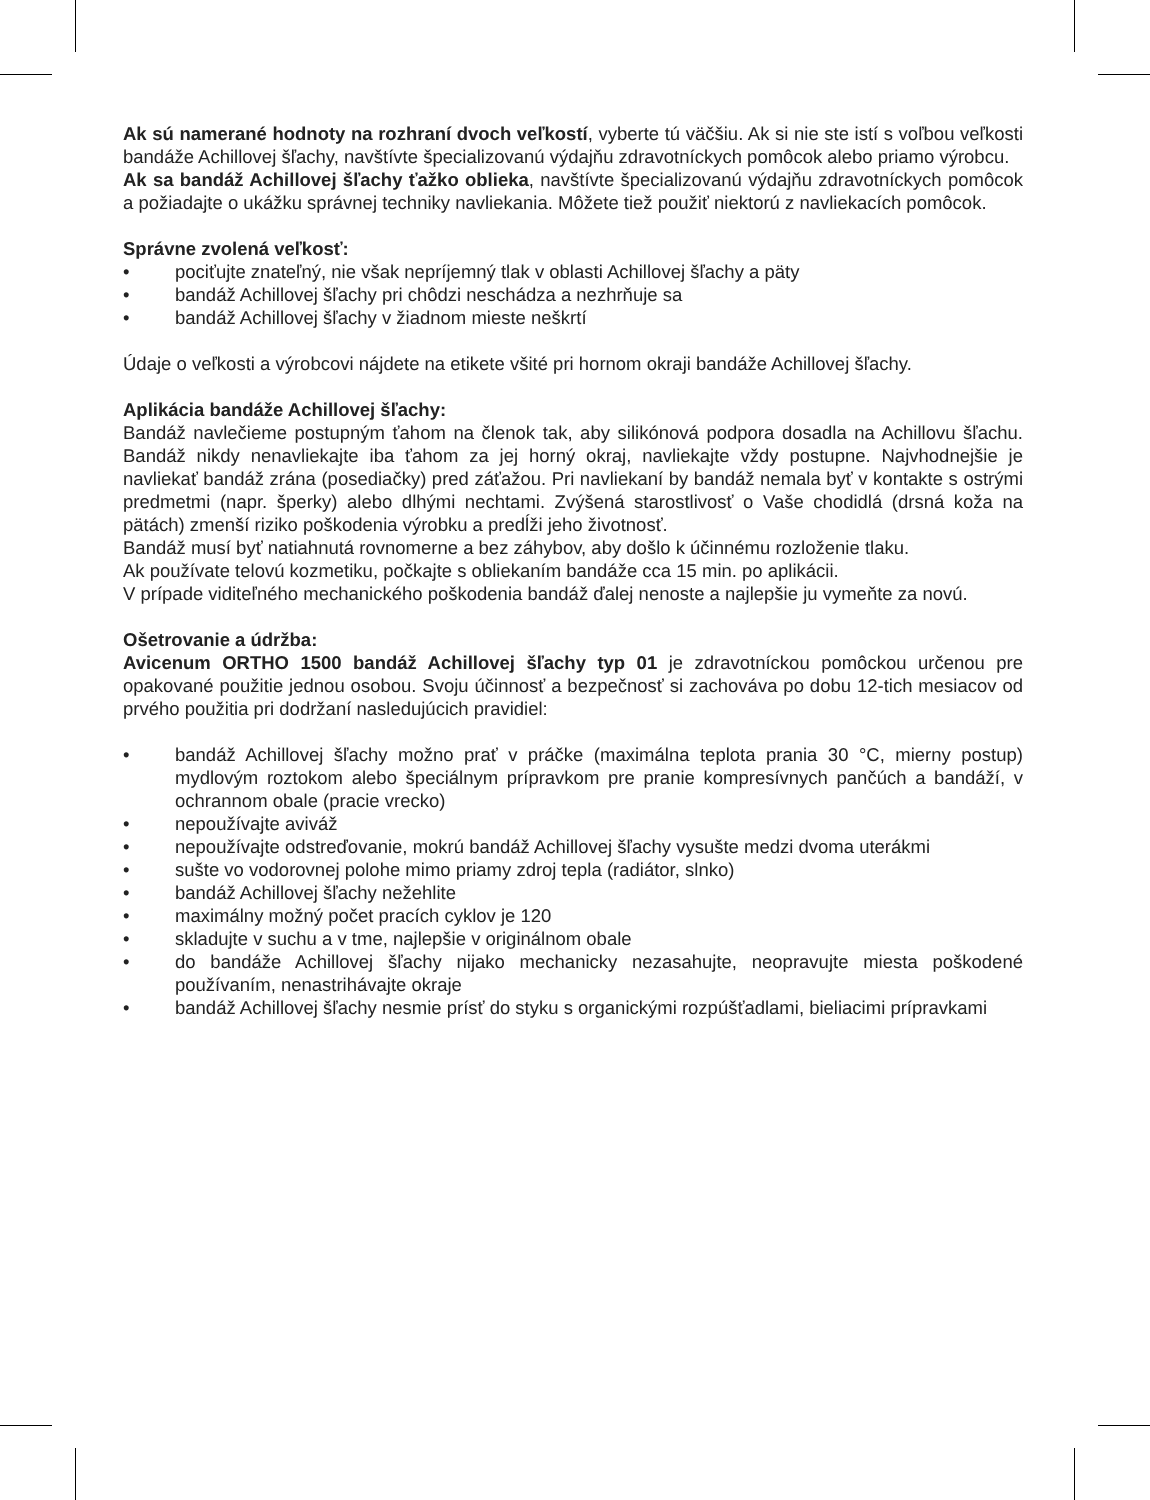Ak sú namerané hodnoty na rozhraní dvoch veľkostí, vyberte tú väčšiu. Ak si nie ste istí s voľbou veľkosti bandáže Achillovej šľachy, navštívte špecializovanú výdajňu zdravotníckych pomôcok alebo priamo výrobcu.
Ak sa bandáž Achillovej šľachy ťažko oblieka, navštívte špecializovanú výdajňu zdravotníckych pomôcok a požiadajte o ukážku správnej techniky navliekania. Môžete tiež použiť niektorú z navliekacích pomôcok.
Správne zvolená veľkosť:
• pociťujte znateľný, nie však nepríjemný tlak v oblasti Achillovej šľachy a päty
• bandáž Achillovej šľachy pri chôdzi neschádza a nezhrňuje sa
• bandáž Achillovej šľachy v žiadnom mieste neškrtí
Údaje o veľkosti a výrobcovi nájdete na etikete všité pri hornom okraji bandáže Achillovej šľachy.
Aplikácia bandáže Achillovej šľachy:
Bandáž navlečieme postupným ťahom na členok tak, aby silikónová podpora dosadla na Achillovu šľachu. Bandáž nikdy nenavliekajte iba ťahom za jej horný okraj, navliekajte vždy postupne. Najvhodnejšie je navliekať bandáž zrána (posediačky) pred záťažou. Pri navliekaní by bandáž nemala byť v kontakte s ostrými predmetmi (napr. šperky) alebo dlhými nechtami. Zvýšená starostlivosť o Vaše chodidlá (drsná koža na pätách) zmenší riziko poškodenia výrobku a predĺži jeho životnosť.
Bandáž musí byť natiahnutá rovnomerne a bez záhybov, aby došlo k účinnému rozloženie tlaku.
Ak používate telovú kozmetiku, počkajte s obliekaním bandáže cca 15 min. po aplikácii.
V prípade viditeľného mechanického poškodenia bandáž ďalej nenoste a najlepšie ju vymeňte za novú.
Ošetrovanie a údržba:
Avicenum ORTHO 1500 bandáž Achillovej šľachy typ 01 je zdravotníckou pomôckou určenou pre opakované použitie jednou osobou. Svoju účinnosť a bezpečnosť si zachováva po dobu 12-tich mesiacov od prvého použitia pri dodržaní nasledujúcich pravidiel:
• bandáž Achillovej šľachy možno prať v práčke (maximálna teplota prania 30 °C, mierny postup) mydlovým roztokom alebo špeciálnym prípravkom pre pranie kompresívnych pančúch a bandáží, v ochrannom obale (pracie vrecko)
• nepoužívajte aviváž
• nepoužívajte odstreďovanie, mokrú bandáž Achillovej šľachy vysušte medzi dvoma uterákmi
• sušte vo vodorovnej polohe mimo priamy zdroj tepla (radiátor, slnko)
• bandáž Achillovej šľachy nežehlite
• maximálny možný počet pracích cyklov je 120
• skladujte v suchu a v tme, najlepšie v originálnom obale
• do bandáže Achillovej šľachy nijako mechanicky nezasahujte, neopravujte miesta poškodené používaním, nenastrihávajte okraje
• bandáž Achillovej šľachy nesmie prísť do styku s organickými rozpúšťadlami, bieliacimi prípravkami